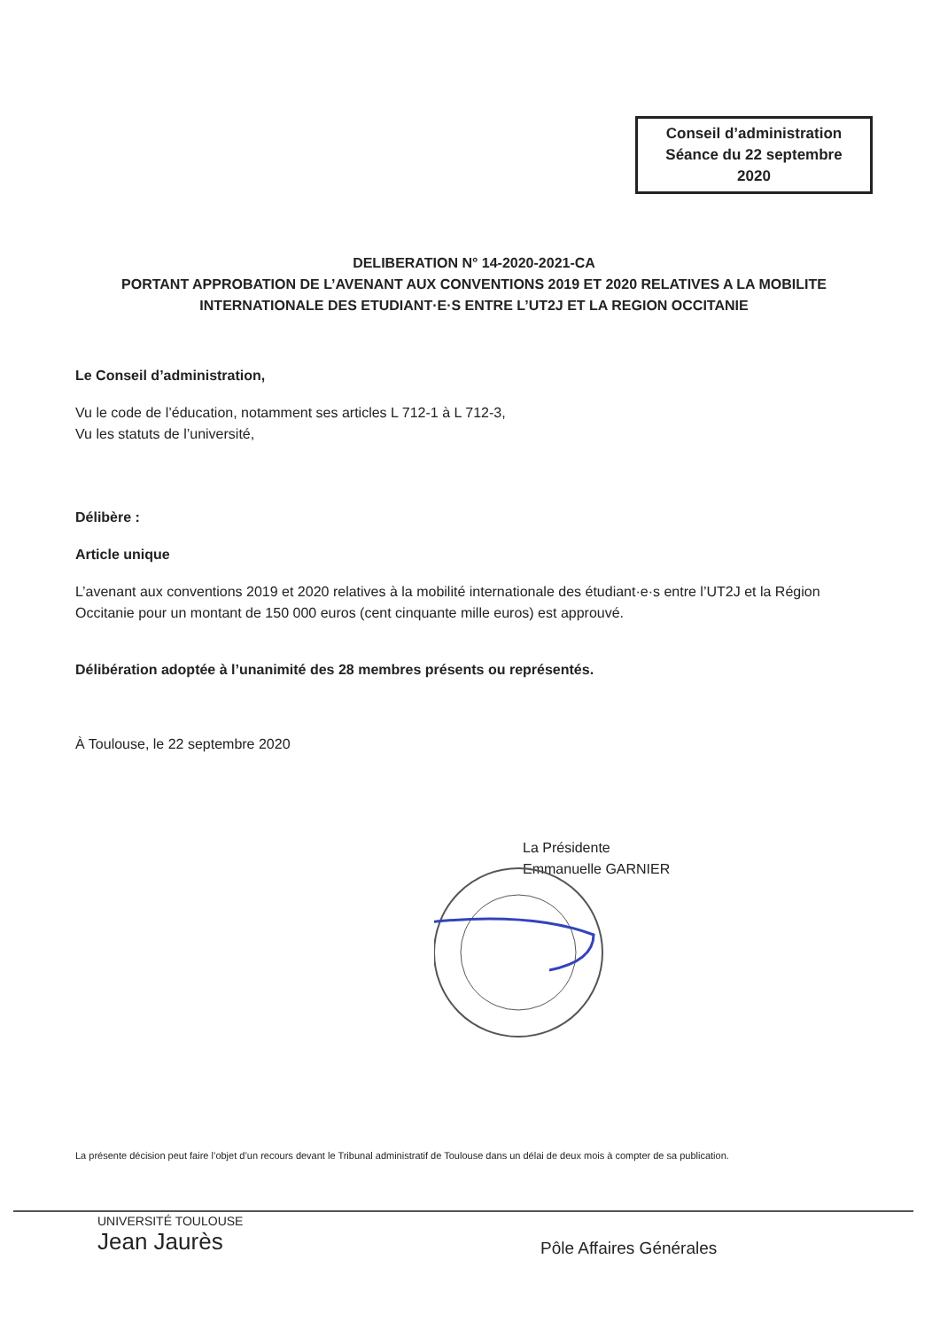Conseil d’administration
Séance du 22 septembre
2020
DELIBERATION N° 14-2020-2021-CA
PORTANT APPROBATION DE L’AVENANT AUX CONVENTIONS 2019 ET 2020 RELATIVES A LA MOBILITE INTERNATIONALE DES ETUDIANT·E·S ENTRE L’UT2J ET LA REGION OCCITANIE
Le Conseil d’administration,
Vu le code de l’éducation, notamment ses articles L 712-1 à L 712-3,
Vu les statuts de l’université,
Délibère :
Article unique
L’avenant aux conventions 2019 et 2020 relatives à la mobilité internationale des étudiant·e·s entre l’UT2J et la Région Occitanie pour un montant de 150 000 euros (cent cinquante mille euros) est approuvé.
Délibération adoptée à l’unanimité des 28 membres présents ou représentés.
À Toulouse, le 22 septembre 2020
La Présidente
Emmanuelle GARNIER
La présente décision peut faire l’objet d’un recours devant le Tribunal administratif de Toulouse dans un délai de deux mois à compter de sa publication.
UNIVERSITÉ TOULOUSE
Jean Jaurès
Pôle Affaires Générales